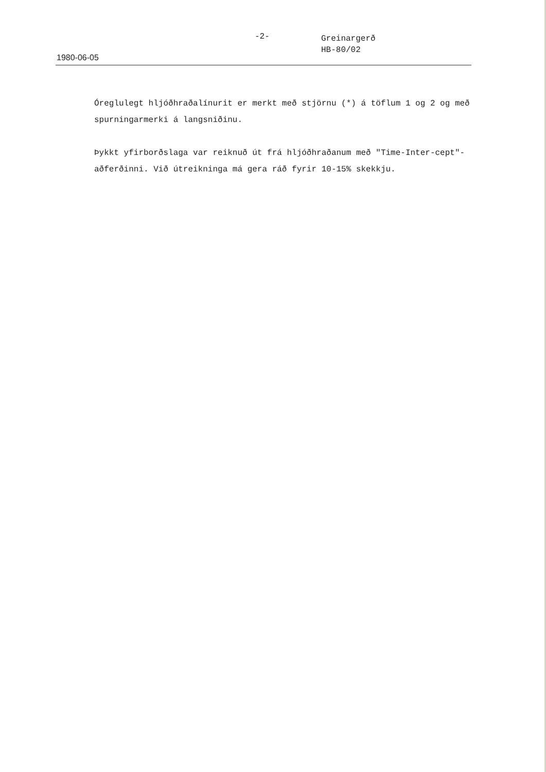-2-
Greinargerð
HB-80/02
1980-06-05
Óreglulegt hljóðhraðalínurit er merkt með stjörnu (*) á töflum 1 og 2 og með spurningarmerki á langsniðinu.
Þykkt yfirborðslaga var reiknuð út frá hljóðhraðanum með "Time-Inter-cept"-aðferðinni. Við útreikninga má gera ráð fyrir 10-15% skekkju.